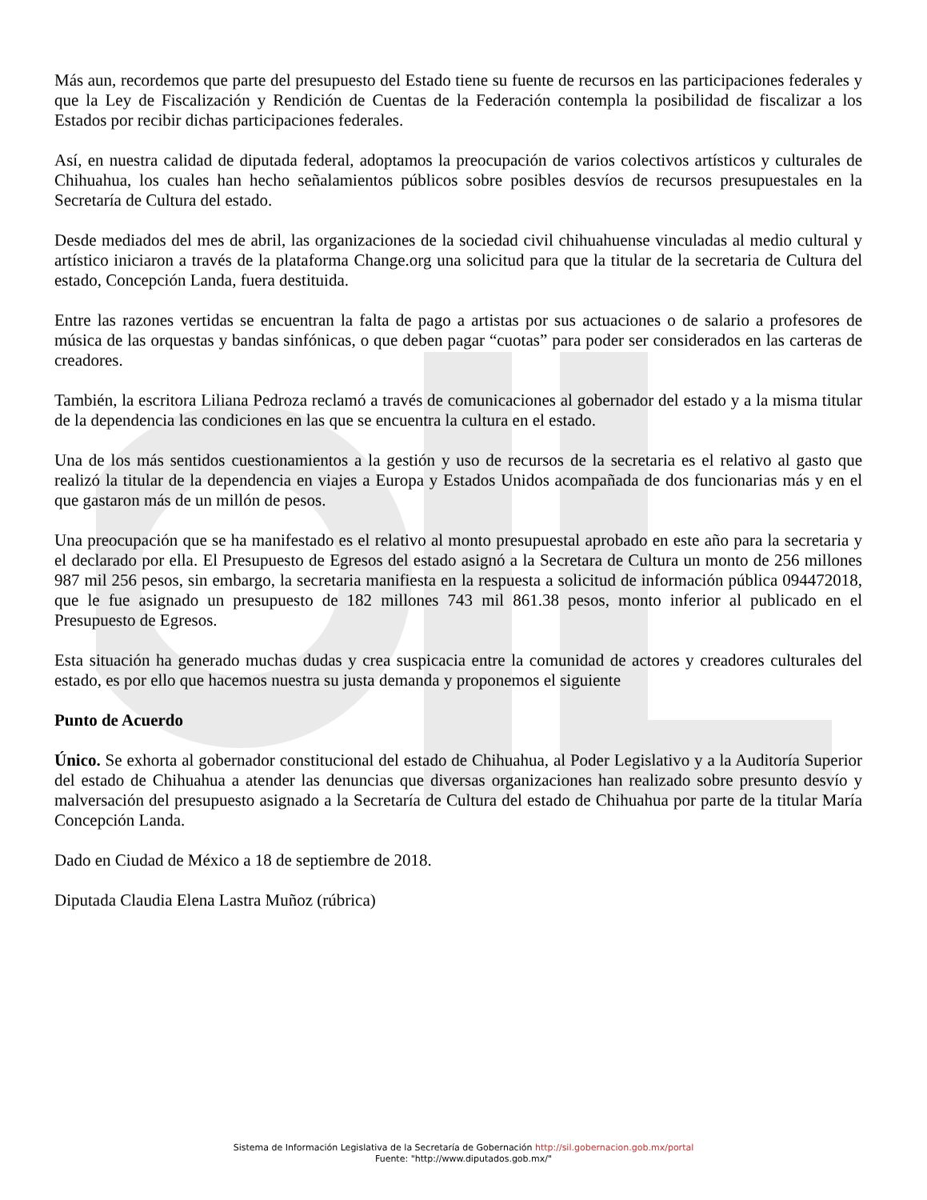Más aun, recordemos que parte del presupuesto del Estado tiene su fuente de recursos en las participaciones federales y que la Ley de Fiscalización y Rendición de Cuentas de la Federación contempla la posibilidad de fiscalizar a los Estados por recibir dichas participaciones federales.
Así, en nuestra calidad de diputada federal, adoptamos la preocupación de varios colectivos artísticos y culturales de Chihuahua, los cuales han hecho señalamientos públicos sobre posibles desvíos de recursos presupuestales en la Secretaría de Cultura del estado.
Desde mediados del mes de abril, las organizaciones de la sociedad civil chihuahuense vinculadas al medio cultural y artístico iniciaron a través de la plataforma Change.org una solicitud para que la titular de la secretaria de Cultura del estado, Concepción Landa, fuera destituida.
Entre las razones vertidas se encuentran la falta de pago a artistas por sus actuaciones o de salario a profesores de música de las orquestas y bandas sinfónicas, o que deben pagar “cuotas” para poder ser considerados en las carteras de creadores.
También, la escritora Liliana Pedroza reclamó a través de comunicaciones al gobernador del estado y a la misma titular de la dependencia las condiciones en las que se encuentra la cultura en el estado.
Una de los más sentidos cuestionamientos a la gestión y uso de recursos de la secretaria es el relativo al gasto que realizó la titular de la dependencia en viajes a Europa y Estados Unidos acompañada de dos funcionarias más y en el que gastaron más de un millón de pesos.
Una preocupación que se ha manifestado es el relativo al monto presupuestal aprobado en este año para la secretaria y el declarado por ella. El Presupuesto de Egresos del estado asignó a la Secretara de Cultura un monto de 256 millones 987 mil 256 pesos, sin embargo, la secretaria manifiesta en la respuesta a solicitud de información pública 094472018, que le fue asignado un presupuesto de 182 millones 743 mil 861.38 pesos, monto inferior al publicado en el Presupuesto de Egresos.
Esta situación ha generado muchas dudas y crea suspicacia entre la comunidad de actores y creadores culturales del estado, es por ello que hacemos nuestra su justa demanda y proponemos el siguiente
Punto de Acuerdo
Único. Se exhorta al gobernador constitucional del estado de Chihuahua, al Poder Legislativo y a la Auditoría Superior del estado de Chihuahua a atender las denuncias que diversas organizaciones han realizado sobre presunto desvío y malversación del presupuesto asignado a la Secretaría de Cultura del estado de Chihuahua por parte de la titular María Concepción Landa.
Dado en Ciudad de México a 18 de septiembre de 2018.
Diputada Claudia Elena Lastra Muñoz (rúbrica)
Sistema de Información Legislativa de la Secretaría de Gobernación http://sil.gobernacion.gob.mx/portal
Fuente: "http://www.diputados.gob.mx/"